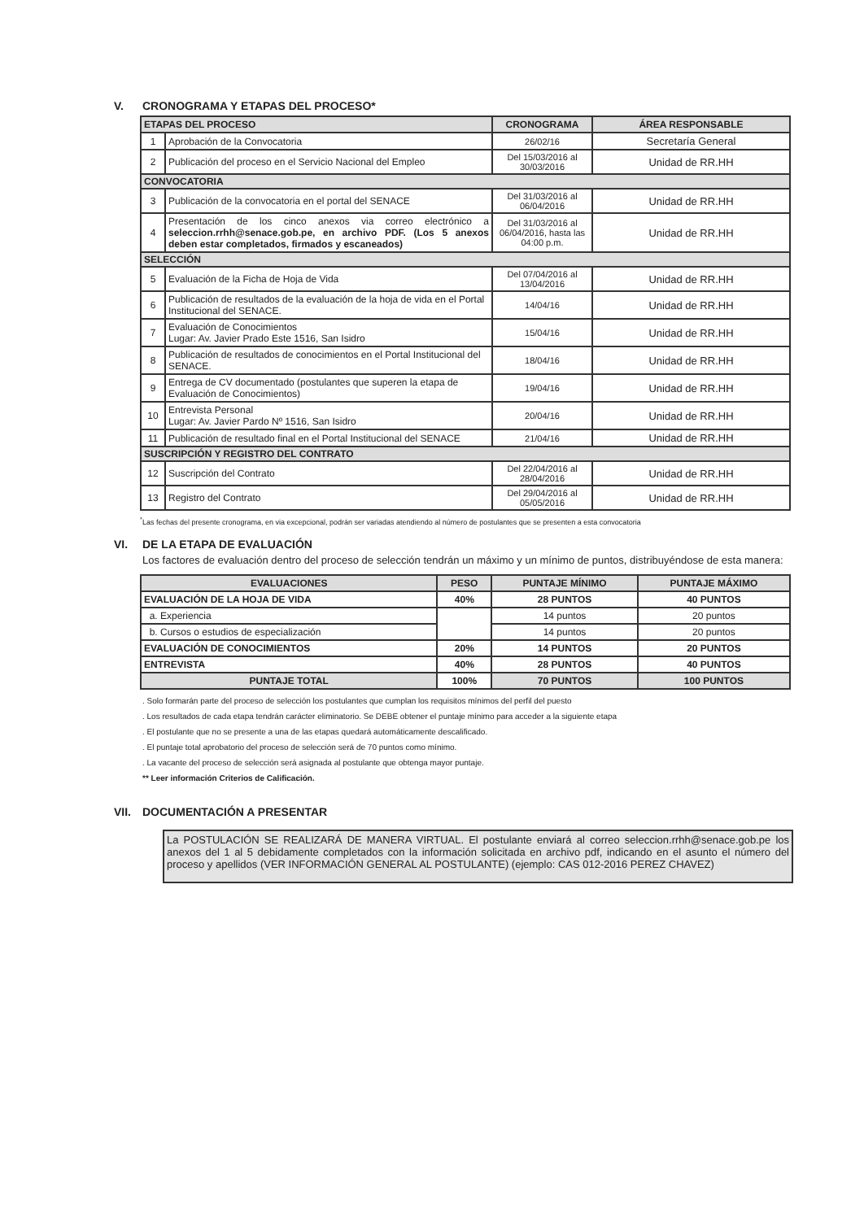V. CRONOGRAMA Y ETAPAS DEL PROCESO*
| ETAPAS DEL PROCESO | | CRONOGRAMA | ÁREA RESPONSABLE |
| --- | --- | --- | --- |
| 1 | Aprobación de la Convocatoria | 26/02/16 | Secretaría General |
| 2 | Publicación del proceso en el Servicio Nacional del Empleo | Del 15/03/2016 al 30/03/2016 | Unidad de RR.HH |
| CONVOCATORIA | | | |
| 3 | Publicación de la convocatoria en el portal del SENACE | Del 31/03/2016 al 06/04/2016 | Unidad de RR.HH |
| 4 | Presentación de los cinco anexos via correo electrónico a seleccion.rrhh@senace.gob.pe, en archivo PDF. (Los 5 anexos deben estar completados, firmados y escaneados) | Del 31/03/2016 al 06/04/2016, hasta las 04:00 p.m. | Unidad de RR.HH |
| SELECCIÓN | | | |
| 5 | Evaluación de la Ficha de Hoja de Vida | Del 07/04/2016 al 13/04/2016 | Unidad de RR.HH |
| 6 | Publicación de resultados de la evaluación de la hoja de vida en el Portal Institucional del SENACE. | 14/04/16 | Unidad de RR.HH |
| 7 | Evaluación de Conocimientos Lugar: Av. Javier Prado Este 1516, San Isidro | 15/04/16 | Unidad de RR.HH |
| 8 | Publicación de resultados de conocimientos en el Portal Institucional del SENACE. | 18/04/16 | Unidad de RR.HH |
| 9 | Entrega de CV documentado (postulantes que superen la etapa de Evaluación de Conocimientos) | 19/04/16 | Unidad de RR.HH |
| 10 | Entrevista Personal Lugar: Av. Javier Pardo Nº 1516, San Isidro | 20/04/16 | Unidad de RR.HH |
| 11 | Publicación de resultado final en el Portal Institucional del SENACE | 21/04/16 | Unidad de RR.HH |
| SUSCRIPCIÓN Y REGISTRO DEL CONTRATO | | | |
| 12 | Suscripción del Contrato | Del 22/04/2016 al 28/04/2016 | Unidad de RR.HH |
| 13 | Registro del Contrato | Del 29/04/2016 al 05/05/2016 | Unidad de RR.HH |
<sup>*</sup> Las fechas del presente cronograma, en via excepcional, podrán ser variadas atendiendo al número de postulantes que se presenten a esta convocatoria
VI. DE LA ETAPA DE EVALUACIÓN
Los factores de evaluación dentro del proceso de selección tendrán un máximo y un mínimo de puntos, distribuyéndose de esta manera:
| EVALUACIONES | PESO | PUNTAJE MÍNIMO | PUNTAJE MÁXIMO |
| --- | --- | --- | --- |
| EVALUACIÓN DE LA HOJA DE VIDA | 40% | 28 PUNTOS | 40 PUNTOS |
| a. Experiencia | | 14 puntos | 20 puntos |
| b. Cursos o estudios de especialización | | 14 puntos | 20 puntos |
| EVALUACIÓN DE CONOCIMIENTOS | 20% | 14 PUNTOS | 20 PUNTOS |
| ENTREVISTA | 40% | 28 PUNTOS | 40 PUNTOS |
| PUNTAJE TOTAL | 100% | 70 PUNTOS | 100 PUNTOS |
. Solo formarán parte del proceso de selección los postulantes que cumplan los requisitos mínimos del perfil del puesto
. Los resultados de cada etapa tendrán carácter eliminatorio. Se DEBE obtener el puntaje mínimo para acceder a la siguiente etapa
. El postulante que no se presente a una de las etapas quedará automáticamente descalificado.
. El puntaje total aprobatorio del proceso de selección será de 70 puntos como mínimo.
. La vacante del proceso de selección será asignada al postulante que obtenga mayor puntaje.
** Leer información Criterios de Calificación.
VII. DOCUMENTACIÓN A PRESENTAR
La POSTULACIÓN SE REALIZARÁ DE MANERA VIRTUAL. El postulante enviará al correo seleccion.rrhh@senace.gob.pe los anexos del 1 al 5 debidamente completados con la información solicitada en archivo pdf, indicando en el asunto el número del proceso y apellidos (VER INFORMACIÓN GENERAL AL POSTULANTE) (ejemplo: CAS 012-2016 PEREZ CHAVEZ)